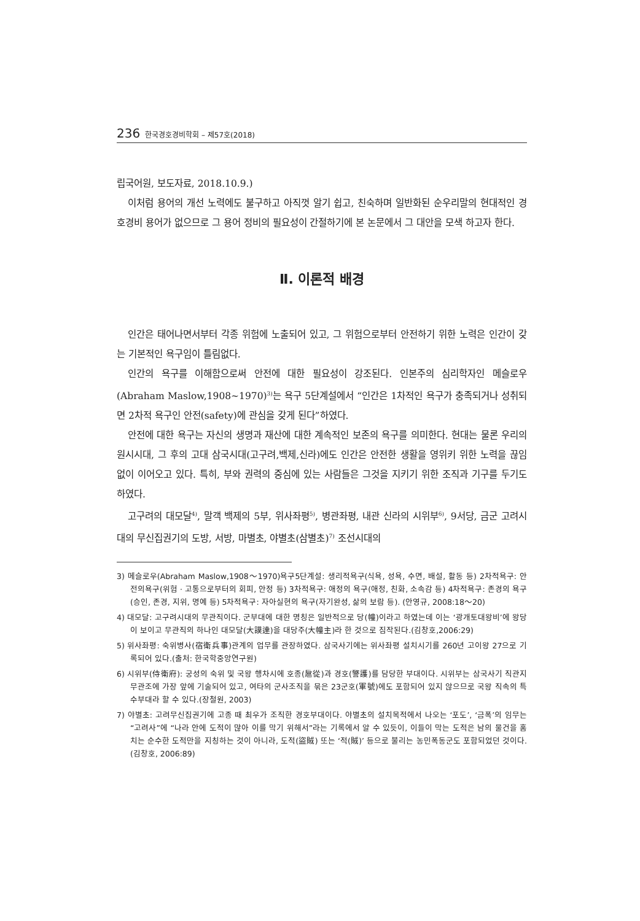236 한국경호경비학회 – 제57호(2018)
립국어원, 보도자료, 2018.10.9.)
이처럼 용어의 개선 노력에도 불구하고 아직껏 알기 쉽고, 친숙하며 일반화된 순우리말의 현대적인 경호경비 용어가 없으므로 그 용어 정비의 필요성이 간절하기에 본 논문에서 그 대안을 모색 하고자 한다.
Ⅱ. 이론적 배경
인간은 태어나면서부터 각종 위험에 노출되어 있고, 그 위험으로부터 안전하기 위한 노력은 인간이 갖는 기본적인 욕구임이 틀림없다.
인간의 욕구를 이해함으로써 안전에 대한 필요성이 강조된다. 인본주의 심리학자인 메슬로우(Abraham Maslow,1908~1970)<sup>3)</sup>는 욕구 5단계설에서 “인간은 1차적인 욕구가 충족되거나 성취되면 2차적 욕구인 안전(safety)에 관심을 갖게 된다”하였다.
안전에 대한 욕구는 자신의 생명과 재산에 대한 계속적인 보존의 욕구를 의미한다. 현대는 물론 우리의 원시시대, 그 후의 고대 삼국시대(고구려,백제,신라)에도 인간은 안전한 생활을 영위키 위한 노력을 끊임없이 이어오고 있다. 특히, 부와 권력의 중심에 있는 사람들은 그것을 지키기 위한 조직과 기구를 두기도 하였다.
고구려의 대모달<sup>4)</sup>, 말객 백제의 5부, 위사좌평<sup>5)</sup>, 병관좌평, 내관 신라의 시위부<sup>6)</sup>, 9서당, 금군 고려시대의 무신집권기의 도방, 서방, 마별초, 야별초(삼별초)<sup>7)</sup> 조선시대의
3) 메슬로우(Abraham Maslow,1908～1970)욕구5단계설: 생리적욕구(식욕, 성욕, 수면, 배설, 활동 등) 2차적욕구: 안전의욕구(위험 · 고통으로부터의 회피, 안정 등) 3차적욕구: 애정의 욕구(애정, 친화, 소속감 등) 4차적욕구: 존경의 욕구(승인, 존경, 지위, 명예 등) 5차적욕구: 자아실현의 욕구(자기완성, 삶의 보람 등). (안영규, 2008:18～20)
4) 대모달: 고구려시대의 무관직이다. 군부대에 대한 명칭은 일반적으로 당(幢)이라고 하였는데 이는 ‘광개토대왕비’에 왕당이 보이고 무관직의 하나인 대모달(大謨達)을 대당주(大幢主)라 한 것으로 짐작된다.(김창호,2006:29)
5) 위사좌평: 숙위병사(宿衛兵事)관계의 업무를 관장하였다. 삼국사기에는 위사좌평 설치시기를 260년 고이왕 27으로 기록되어 있다.(출처: 한국학중앙연구원)
6) 시위부(侍衛府): 궁성의 숙위 및 국왕 행차시에 호종(扈從)과 경호(警護)를 담당한 부대이다. 시위부는 삼국사기 직관지 무관조에 가장 앞에 기술되어 있고, 여타의 군사조직을 묶은 23군호(軍號)에도 포함되어 있지 않으므로 국왕 직속의 특수부대라 할 수 있다.(장철원, 2003)
7) 야별초: 고려무신집권기에 고종 때 최우가 조직한 경호부대이다. 야별초의 설치목적에서 나오는 ‘포도’, ‘금폭’의 임무는 “고려사”에 “나라 안에 도적이 많아 이를 막기 위해서”라는 기록에서 알 수 있듯이, 이들이 막는 도적은 남의 물건을 훔치는 순수한 도적만을 지칭하는 것이 아니라, 도적(盜賊) 또는 ‘적(賊)’ 등으로 불리는 농민폭동군도 포함되었던 것이다.(김창호, 2006:89)